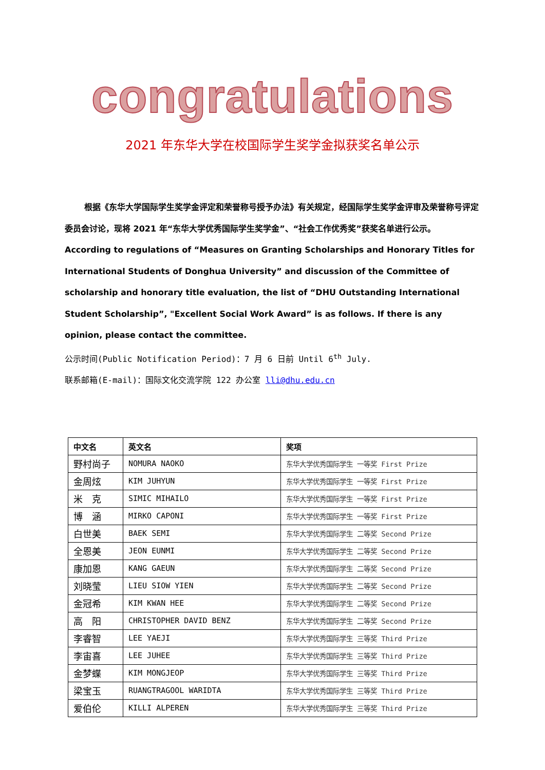congratulations
2021 年东华大学在校国际学生奖学金拟获奖名单公示
根据《东华大学国际学生奖学金评定和荣誉称号授予办法》有关规定，经国际学生奖学金评审及荣誉称号评定委员会讨论，现将 2021 年“东华大学优秀国际学生奖学金”、“社会工作优秀奖”获奖名单进行公示。 According to regulations of “Measures on Granting Scholarships and Honorary Titles for International Students of Donghua University” and discussion of the Committee of scholarship and honorary title evaluation, the list of “DHU Outstanding International Student Scholarship”, "Excellent Social Work Award” is as follows. If there is any opinion, please contact the committee.
公示时间(Public Notification Period)：7 月 6 日前 Until 6<sup>th</sup> July.
联系邮箱(E-mail)：国际文化交流学院 122 办公室 lli@dhu.edu.cn
| 中文名 | 英文名 | 奖项 |
| --- | --- | --- |
| 野村尚子 | NOMURA NAOKO | 东华大学优秀国际学生 一等奖 First Prize |
| 金周炫 | KIM JUHYUN | 东华大学优秀国际学生 一等奖 First Prize |
| 米 克 | SIMIC MIHAILO | 东华大学优秀国际学生 一等奖 First Prize |
| 博 涵 | MIRKO CAPONI | 东华大学优秀国际学生 一等奖 First Prize |
| 白世美 | BAEK SEMI | 东华大学优秀国际学生 二等奖 Second Prize |
| 全恩美 | JEON EUNMI | 东华大学优秀国际学生 二等奖 Second Prize |
| 康加恩 | KANG GAEUN | 东华大学优秀国际学生 二等奖 Second Prize |
| 刘晓莹 | LIEU SIOW YIEN | 东华大学优秀国际学生 二等奖 Second Prize |
| 金冠希 | KIM KWAN HEE | 东华大学优秀国际学生 二等奖 Second Prize |
| 高 阳 | CHRISTOPHER DAVID BENZ | 东华大学优秀国际学生 二等奖 Second Prize |
| 李睿智 | LEE YAEJI | 东华大学优秀国际学生 三等奖 Third Prize |
| 李宙喜 | LEE JUHEE | 东华大学优秀国际学生 三等奖 Third Prize |
| 金梦蝶 | KIM MONGJEOP | 东华大学优秀国际学生 三等奖 Third Prize |
| 梁宝玉 | RUANGTRAGOOL WARIDTA | 东华大学优秀国际学生 三等奖 Third Prize |
| 爱伯伦 | KILLI ALPEREN | 东华大学优秀国际学生 三等奖 Third Prize |